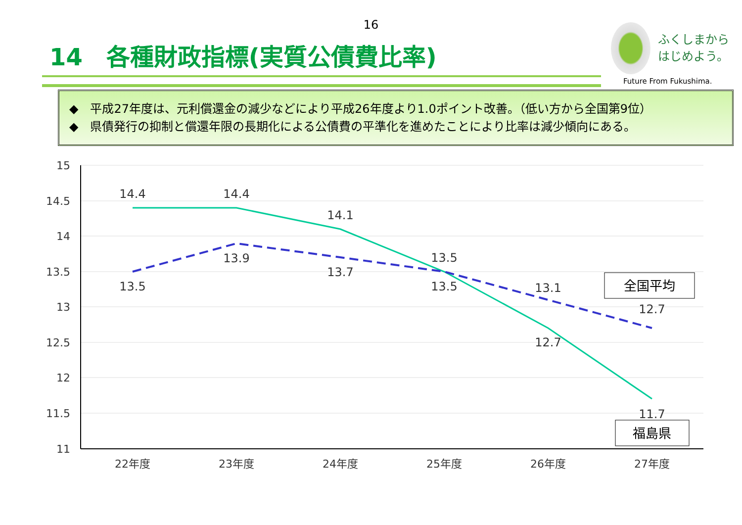16
14　各種財政指標(実質公債費比率)
ふくしまから
はじめよう。
Future From Fukushima.
◆　平成27年度は、元利償還金の減少などにより平成26年度より1.0ポイント改善。（低い方から全国第9位）
◆　県債発行の抑制と償還年限の長期化による公債費の平準化を進めたことにより比率は減少傾向にある。
15
14.5
14
13.5
13
12.5
12
11.5
11
22年度
23年度
24年度
25年度
26年度
27年度
14.4
14.4
14.1
13.5
12.7
11.7
13.5
13.9
13.7
13.5
13.1
12.7
全国平均
福島県